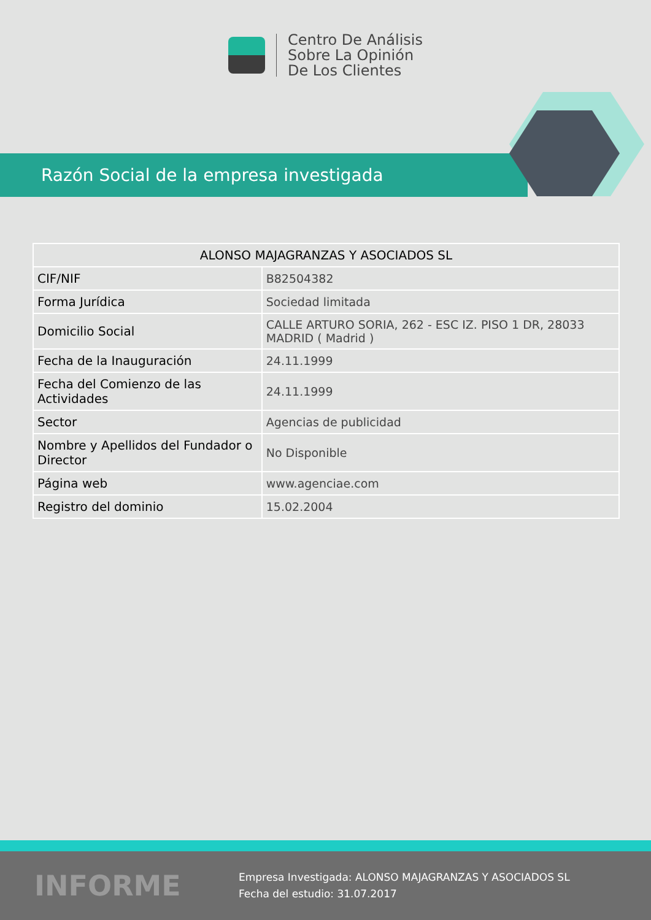Centro De Análisis
Sobre La Opinión
De Los Clientes
Razón Social de la empresa investigada
| ALONSO MAJAGRANZAS Y ASOCIADOS SL | |
| --- | --- |
| CIF/NIF | B82504382 |
| Forma Jurídica | Sociedad limitada |
| Domicilio Social | CALLE ARTURO SORIA, 262 - ESC IZ. PISO 1 DR, 28033 MADRID ( Madrid ) |
| Fecha de la Inauguración | 24.11.1999 |
| Fecha del Comienzo de las Actividades | 24.11.1999 |
| Sector | Agencias de publicidad |
| Nombre y Apellidos del Fundador o Director | No Disponible |
| Página web | www.agenciae.com |
| Registro del dominio | 15.02.2004 |
INFORME
Empresa Investigada: ALONSO MAJAGRANZAS Y ASOCIADOS SL
Fecha del estudio: 31.07.2017